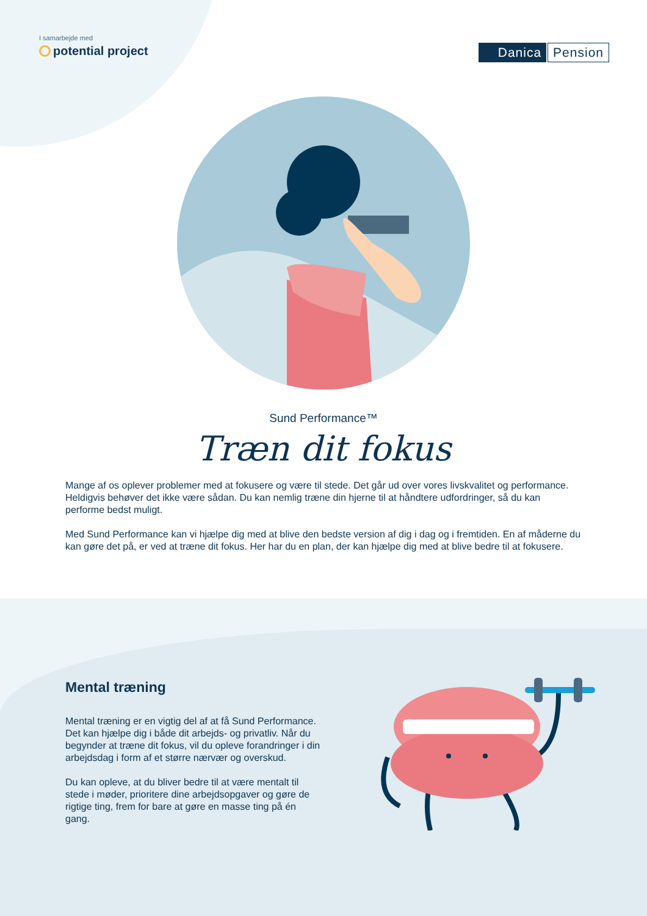I samarbejde med
potential project
Danica Pension
Sund Performance™
Træn dit fokus
Mange af os oplever problemer med at fokusere og være til stede. Det går ud over vores livskvalitet og performance. Heldigvis behøver det ikke være sådan. Du kan nemlig træne din hjerne til at håndtere udfordringer, så du kan performe bedst muligt.
Med Sund Performance kan vi hjælpe dig med at blive den bedste version af dig i dag og i fremtiden. En af måderne du kan gøre det på, er ved at træne dit fokus. Her har du en plan, der kan hjælpe dig med at blive bedre til at fokusere.
Mental træning
Mental træning er en vigtig del af at få Sund Performance. Det kan hjælpe dig i både dit arbejds- og privatliv. Når du begynder at træne dit fokus, vil du opleve forandringer i din arbejdsdag i form af et større nærvær og overskud.
Du kan opleve, at du bliver bedre til at være mentalt til stede i møder, prioritere dine arbejdsopgaver og gøre de rigtige ting, frem for bare at gøre en masse ting på én gang.